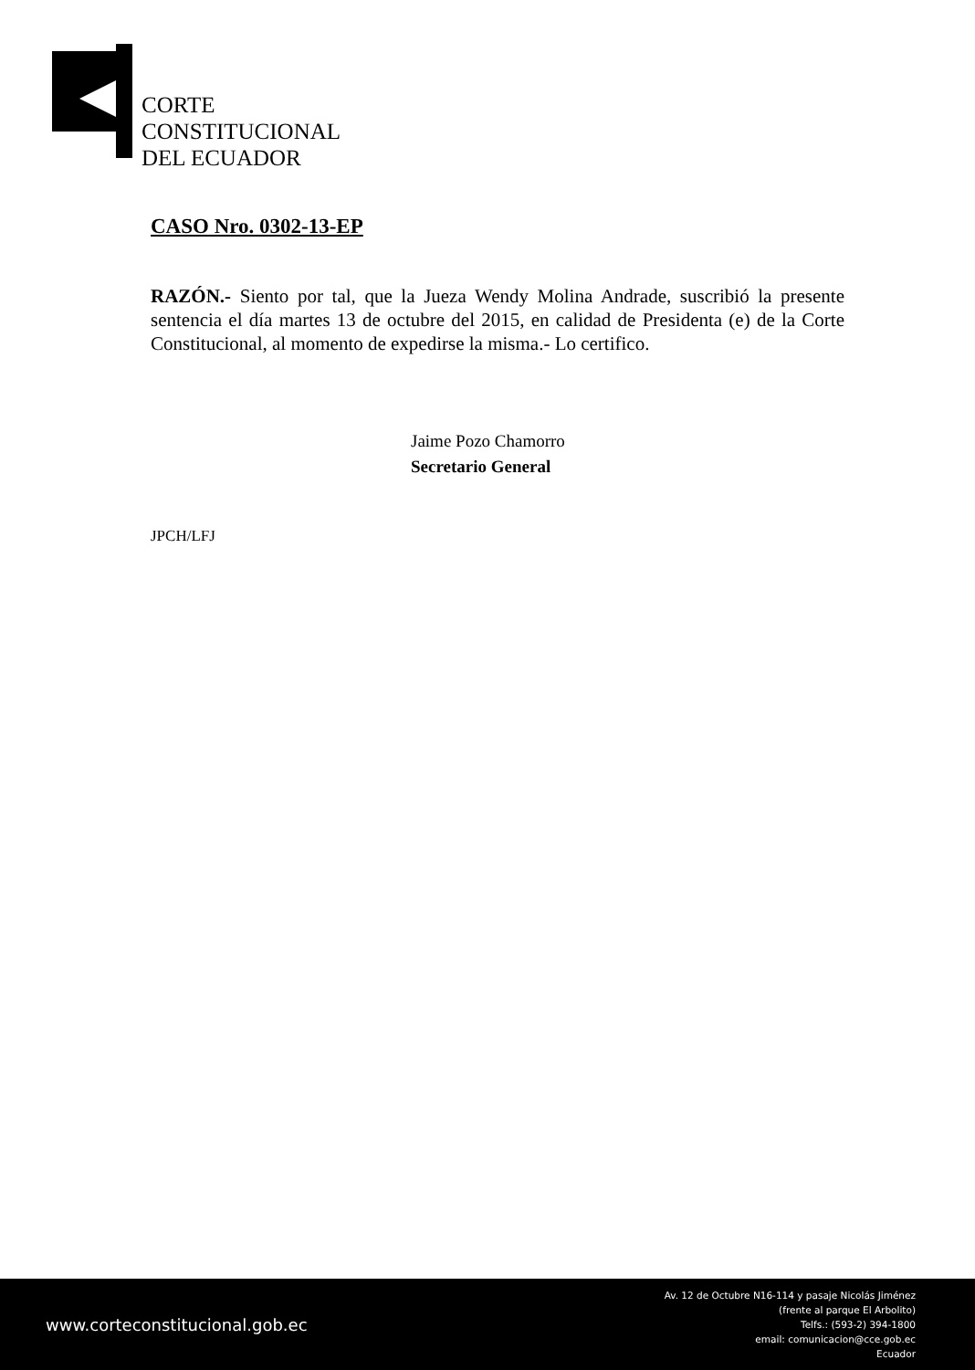CORTE
CONSTITUCIONAL
DEL ECUADOR
CASO Nro. 0302-13-EP
RAZÓN.- Siento por tal, que la Jueza Wendy Molina Andrade, suscribió la presente sentencia el día martes 13 de octubre del 2015, en calidad de Presidenta (e) de la Corte Constitucional, al momento de expedirse la misma.- Lo certifico.
Jaime Pozo Chamorro
Secretario General
JPCH/LFJ
www.corteconstitucional.gob.ec
Av. 12 de Octubre N16-114 y pasaje Nicolás Jiménez
(frente al parque El Arbolito)
Telfs.: (593-2) 394-1800
email: comunicacion@cce.gob.ec
Ecuador